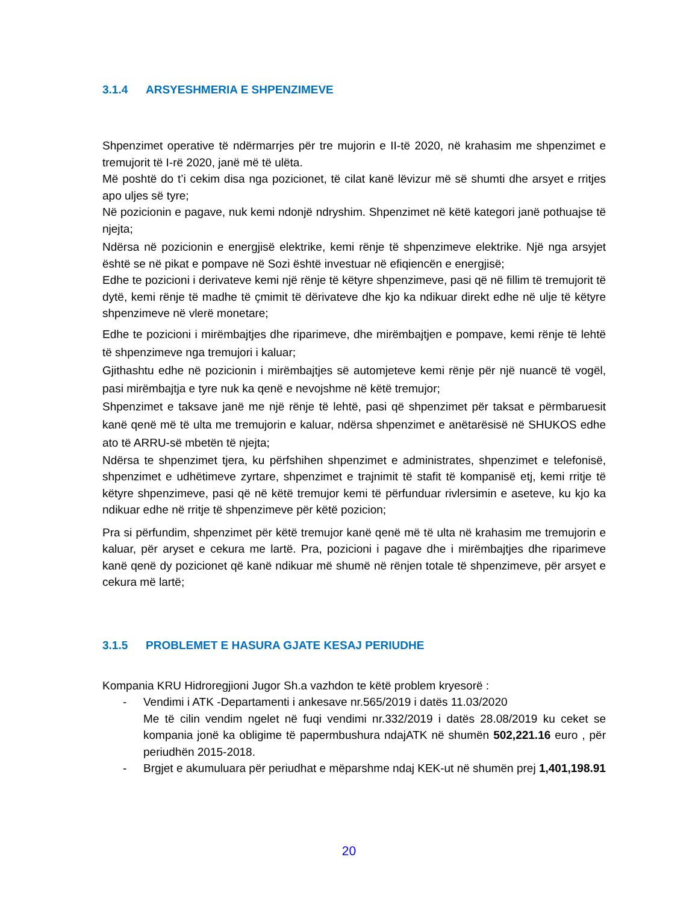3.1.4 ARSYESHMERIA E SHPENZIMEVE
Shpenzimet operative të ndërmarrjes për tre mujorin e II-të 2020, në krahasim me shpenzimet e tremujorit të I-rë 2020, janë më të ulëta.
Më poshtë do t’i cekim disa nga pozicionet, të cilat kanë lëvizur më së shumti dhe arsyet e rritjes apo uljes së tyre;
Në pozicionin e pagave, nuk kemi ndonjë ndryshim. Shpenzimet në këtë kategori janë pothuajse të njejta;
Ndërsa në pozicionin e energjisë elektrike, kemi rënje të shpenzimeve elektrike. Një nga arsyjet është se në pikat e pompave në Sozi është investuar në efiqiencën e energjisë;
Edhe te pozicioni i derivateve kemi një rënje të këtyre shpenzimeve, pasi që në fillim të tremujorit të dytë, kemi rënje të madhe të çmimit të dërivateve dhe kjo ka ndikuar direkt edhe në ulje të këtyre shpenzimeve në vlerë monetare;
Edhe te pozicioni i mirëmbajtjes dhe riparimeve, dhe mirëmbajtjen e pompave, kemi rënje të lehtë të shpenzimeve nga tremujori i kaluar;
Gjithashtu edhe në pozicionin i mirëmbajtjes së automjeteve kemi rënje për një nuancë të vogël, pasi mirëmbajtja e tyre nuk ka qenë e nevojshme në këtë tremujor;
Shpenzimet e taksave janë me një rënje të lehtë, pasi që shpenzimet për taksat e përmbaruesit kanë qenë më të ulta me tremujorin e kaluar, ndërsa shpenzimet e anëtarësisë në SHUKOS edhe ato të ARRU-së mbetën të njejta;
Ndërsa te shpenzimet tjera, ku përfshihen shpenzimet e administrates, shpenzimet e telefonisë, shpenzimet e udhëtimeve zyrtare, shpenzimet e trajnimit të stafit të kompanisë etj, kemi rritje të këtyre shpenzimeve, pasi që në këtë tremujor kemi të përfunduar rivlersimin e aseteve, ku kjo ka ndikuar edhe në rritje të shpenzimeve për këtë pozicion;
Pra si përfundim, shpenzimet për këtë tremujor kanë qenë më të ulta në krahasim me tremujorin e kaluar, për aryset e cekura me lartë. Pra, pozicioni i pagave dhe i mirëmbajtjes dhe riparimeve kanë qenë dy pozicionet që kanë ndikuar më shumë në rënjen totale të shpenzimeve, për arsyet e cekura më lartë;
3.1.5 PROBLEMET E HASURA GJATE KESAJ PERIUDHE
Kompania KRU Hidroregjioni Jugor Sh.a vazhdon te këtë problem kryesorë :
- Vendimi i ATK -Departamenti i ankesave nr.565/2019 i datës 11.03/2020
Me të cilin vendim ngelet në fuqi vendimi nr.332/2019 i datës 28.08/2019 ku ceket se kompania jonë ka obligime të papermbushura ndajATK në shumën 502,221.16 euro , për periudhën 2015-2018.
- Brgjet e akumuluara për periudhat e mëparshme ndaj KEK-ut në shumën prej 1,401,198.91
20